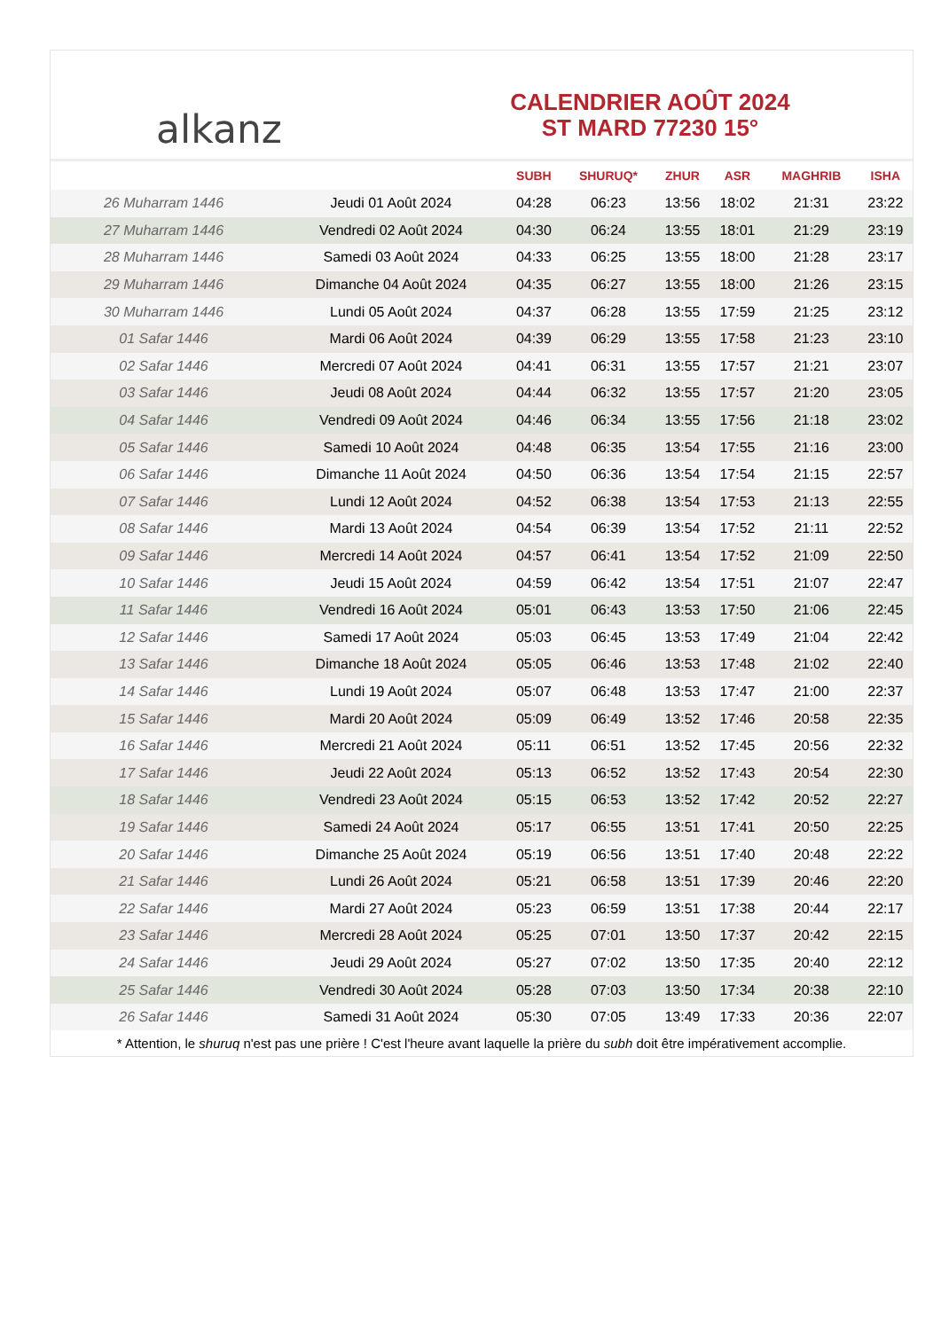alkanz
CALENDRIER AOÛT 2024
ST MARD 77230 15°
| | | SUBH | SHURUQ* | ZHUR | ASR | MAGHRIB | ISHA |
| --- | --- | --- | --- | --- | --- | --- | --- |
| 26 Muharram 1446 | Jeudi 01 Août 2024 | 04:28 | 06:23 | 13:56 | 18:02 | 21:31 | 23:22 |
| 27 Muharram 1446 | Vendredi 02 Août 2024 | 04:30 | 06:24 | 13:55 | 18:01 | 21:29 | 23:19 |
| 28 Muharram 1446 | Samedi 03 Août 2024 | 04:33 | 06:25 | 13:55 | 18:00 | 21:28 | 23:17 |
| 29 Muharram 1446 | Dimanche 04 Août 2024 | 04:35 | 06:27 | 13:55 | 18:00 | 21:26 | 23:15 |
| 30 Muharram 1446 | Lundi 05 Août 2024 | 04:37 | 06:28 | 13:55 | 17:59 | 21:25 | 23:12 |
| 01 Safar 1446 | Mardi 06 Août 2024 | 04:39 | 06:29 | 13:55 | 17:58 | 21:23 | 23:10 |
| 02 Safar 1446 | Mercredi 07 Août 2024 | 04:41 | 06:31 | 13:55 | 17:57 | 21:21 | 23:07 |
| 03 Safar 1446 | Jeudi 08 Août 2024 | 04:44 | 06:32 | 13:55 | 17:57 | 21:20 | 23:05 |
| 04 Safar 1446 | Vendredi 09 Août 2024 | 04:46 | 06:34 | 13:55 | 17:56 | 21:18 | 23:02 |
| 05 Safar 1446 | Samedi 10 Août 2024 | 04:48 | 06:35 | 13:54 | 17:55 | 21:16 | 23:00 |
| 06 Safar 1446 | Dimanche 11 Août 2024 | 04:50 | 06:36 | 13:54 | 17:54 | 21:15 | 22:57 |
| 07 Safar 1446 | Lundi 12 Août 2024 | 04:52 | 06:38 | 13:54 | 17:53 | 21:13 | 22:55 |
| 08 Safar 1446 | Mardi 13 Août 2024 | 04:54 | 06:39 | 13:54 | 17:52 | 21:11 | 22:52 |
| 09 Safar 1446 | Mercredi 14 Août 2024 | 04:57 | 06:41 | 13:54 | 17:52 | 21:09 | 22:50 |
| 10 Safar 1446 | Jeudi 15 Août 2024 | 04:59 | 06:42 | 13:54 | 17:51 | 21:07 | 22:47 |
| 11 Safar 1446 | Vendredi 16 Août 2024 | 05:01 | 06:43 | 13:53 | 17:50 | 21:06 | 22:45 |
| 12 Safar 1446 | Samedi 17 Août 2024 | 05:03 | 06:45 | 13:53 | 17:49 | 21:04 | 22:42 |
| 13 Safar 1446 | Dimanche 18 Août 2024 | 05:05 | 06:46 | 13:53 | 17:48 | 21:02 | 22:40 |
| 14 Safar 1446 | Lundi 19 Août 2024 | 05:07 | 06:48 | 13:53 | 17:47 | 21:00 | 22:37 |
| 15 Safar 1446 | Mardi 20 Août 2024 | 05:09 | 06:49 | 13:52 | 17:46 | 20:58 | 22:35 |
| 16 Safar 1446 | Mercredi 21 Août 2024 | 05:11 | 06:51 | 13:52 | 17:45 | 20:56 | 22:32 |
| 17 Safar 1446 | Jeudi 22 Août 2024 | 05:13 | 06:52 | 13:52 | 17:43 | 20:54 | 22:30 |
| 18 Safar 1446 | Vendredi 23 Août 2024 | 05:15 | 06:53 | 13:52 | 17:42 | 20:52 | 22:27 |
| 19 Safar 1446 | Samedi 24 Août 2024 | 05:17 | 06:55 | 13:51 | 17:41 | 20:50 | 22:25 |
| 20 Safar 1446 | Dimanche 25 Août 2024 | 05:19 | 06:56 | 13:51 | 17:40 | 20:48 | 22:22 |
| 21 Safar 1446 | Lundi 26 Août 2024 | 05:21 | 06:58 | 13:51 | 17:39 | 20:46 | 22:20 |
| 22 Safar 1446 | Mardi 27 Août 2024 | 05:23 | 06:59 | 13:51 | 17:38 | 20:44 | 22:17 |
| 23 Safar 1446 | Mercredi 28 Août 2024 | 05:25 | 07:01 | 13:50 | 17:37 | 20:42 | 22:15 |
| 24 Safar 1446 | Jeudi 29 Août 2024 | 05:27 | 07:02 | 13:50 | 17:35 | 20:40 | 22:12 |
| 25 Safar 1446 | Vendredi 30 Août 2024 | 05:28 | 07:03 | 13:50 | 17:34 | 20:38 | 22:10 |
| 26 Safar 1446 | Samedi 31 Août 2024 | 05:30 | 07:05 | 13:49 | 17:33 | 20:36 | 22:07 |
* Attention, le shuruq n'est pas une prière ! C'est l'heure avant laquelle la prière du subh doit être impérativement accomplie.